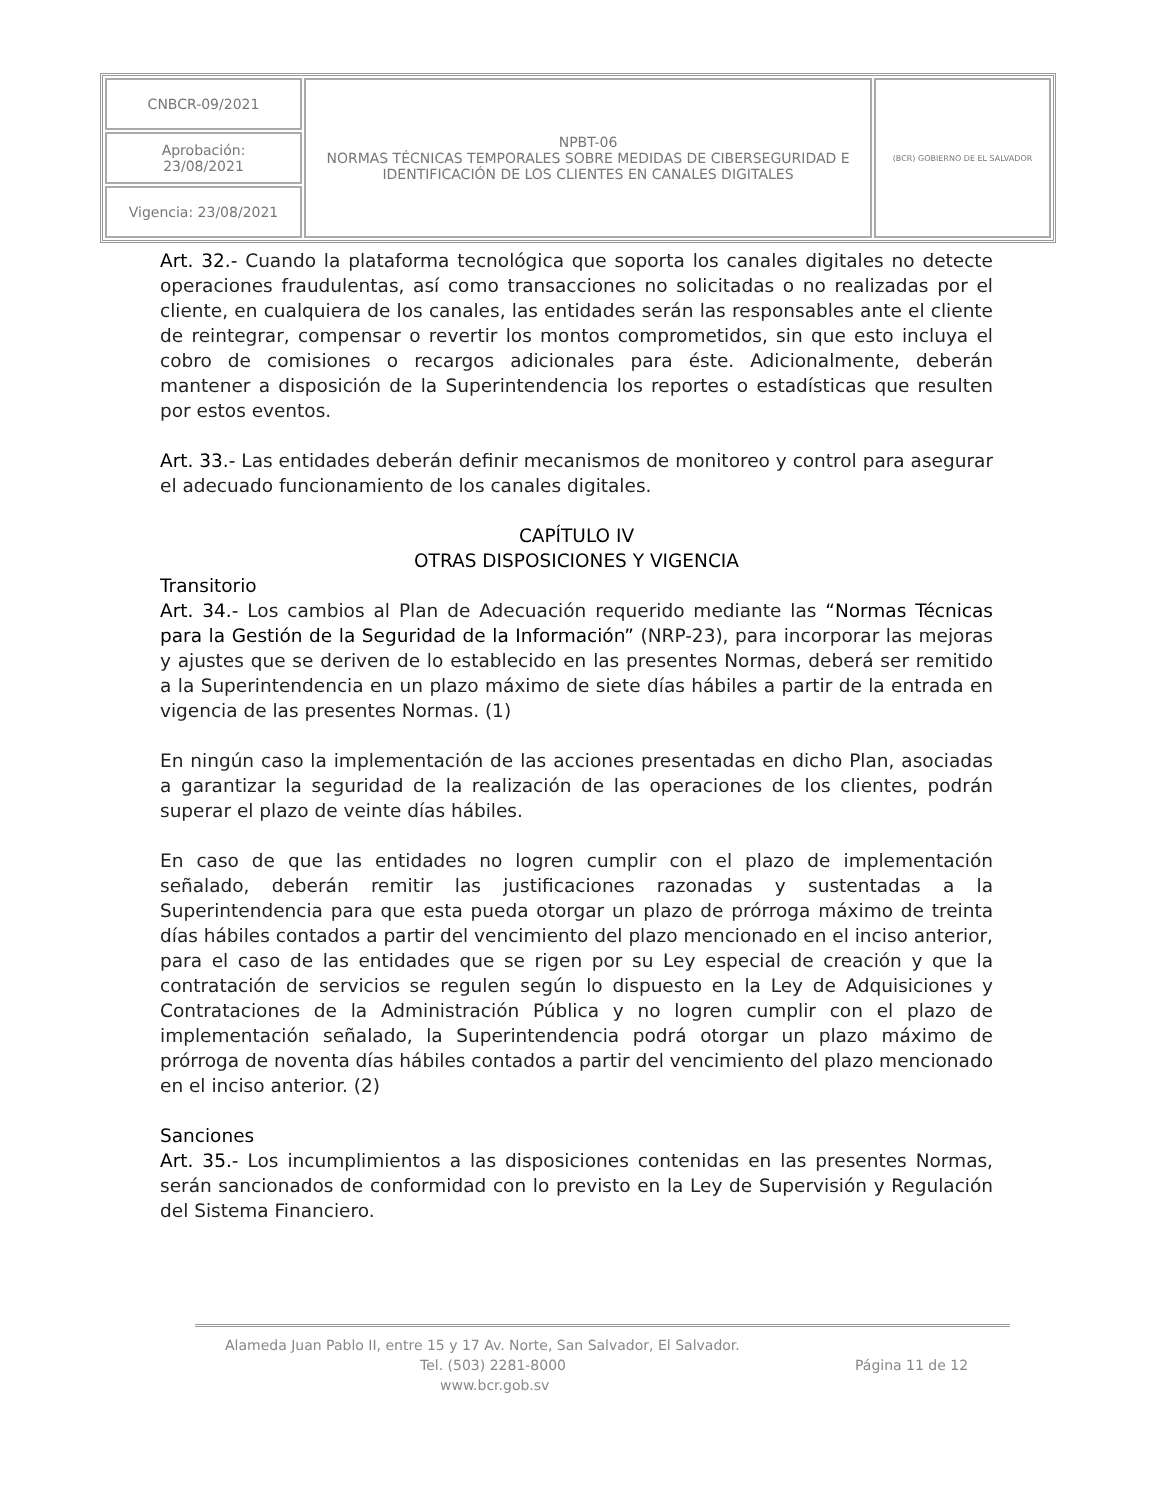| CNBCR-09/2021 | NPBT-06 NORMAS TÉCNICAS TEMPORALES SOBRE MEDIDAS DE CIBERSEGURIDAD E IDENTIFICACIÓN DE LOS CLIENTES EN CANALES DIGITALES | (BCR) GOBIERNO DE EL SALVADOR |
| Aprobación: 23/08/2021 | | |
| Vigencia: 23/08/2021 | | |
Art. 32.- Cuando la plataforma tecnológica que soporta los canales digitales no detecte operaciones fraudulentas, así como transacciones no solicitadas o no realizadas por el cliente, en cualquiera de los canales, las entidades serán las responsables ante el cliente de reintegrar, compensar o revertir los montos comprometidos, sin que esto incluya el cobro de comisiones o recargos adicionales para éste. Adicionalmente, deberán mantener a disposición de la Superintendencia los reportes o estadísticas que resulten por estos eventos.
Art. 33.- Las entidades deberán definir mecanismos de monitoreo y control para asegurar el adecuado funcionamiento de los canales digitales.
CAPÍTULO IV
OTRAS DISPOSICIONES Y VIGENCIA
Transitorio
Art. 34.- Los cambios al Plan de Adecuación requerido mediante las “Normas Técnicas para la Gestión de la Seguridad de la Información” (NRP-23), para incorporar las mejoras y ajustes que se deriven de lo establecido en las presentes Normas, deberá ser remitido a la Superintendencia en un plazo máximo de siete días hábiles a partir de la entrada en vigencia de las presentes Normas. (1)
En ningún caso la implementación de las acciones presentadas en dicho Plan, asociadas a garantizar la seguridad de la realización de las operaciones de los clientes, podrán superar el plazo de veinte días hábiles.
En caso de que las entidades no logren cumplir con el plazo de implementación señalado, deberán remitir las justificaciones razonadas y sustentadas a la Superintendencia para que esta pueda otorgar un plazo de prórroga máximo de treinta días hábiles contados a partir del vencimiento del plazo mencionado en el inciso anterior, para el caso de las entidades que se rigen por su Ley especial de creación y que la contratación de servicios se regulen según lo dispuesto en la Ley de Adquisiciones y Contrataciones de la Administración Pública y no logren cumplir con el plazo de implementación señalado, la Superintendencia podrá otorgar un plazo máximo de prórroga de noventa días hábiles contados a partir del vencimiento del plazo mencionado en el inciso anterior. (2)
Sanciones
Art. 35.- Los incumplimientos a las disposiciones contenidas en las presentes Normas, serán sancionados de conformidad con lo previsto en la Ley de Supervisión y Regulación del Sistema Financiero.
Alameda Juan Pablo II, entre 15 y 17 Av. Norte, San Salvador, El Salvador.
Tel. (503) 2281-8000 Página 11 de 12
www.bcr.gob.sv